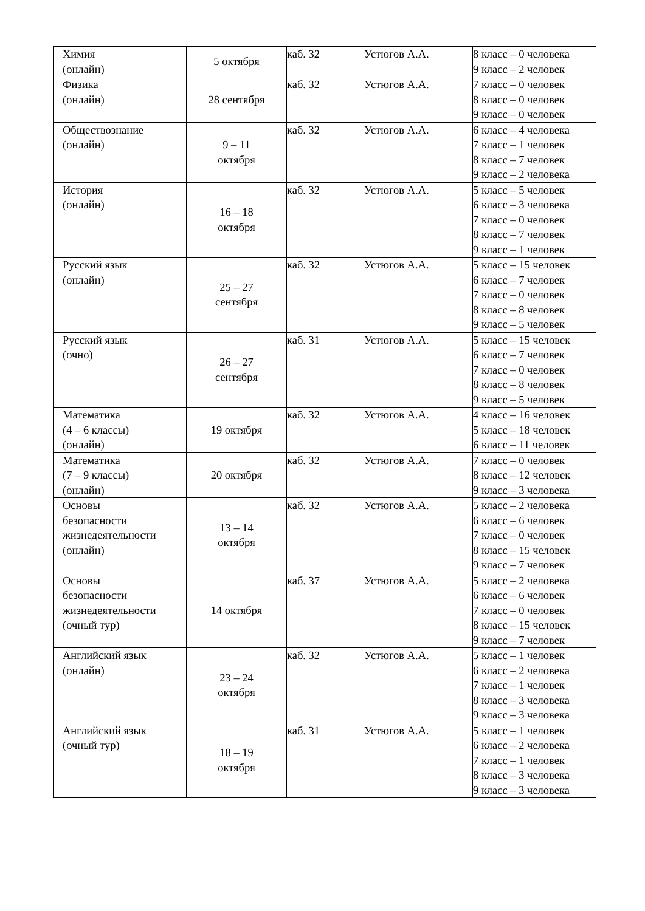| Химия (онлайн) | 5 октября | каб. 32 | Устюгов А.А. | 8 класс – 0 человека 9 класс – 2 человек |
| Физика (онлайн) | 28 сентября | каб. 32 | Устюгов А.А. | 7 класс – 0 человек 8 класс – 0 человек 9 класс – 0 человек |
| Обществознание (онлайн) | 9 – 11 октября | каб. 32 | Устюгов А.А. | 6 класс – 4 человека 7 класс – 1 человек 8 класс – 7 человек 9 класс – 2 человека |
| История (онлайн) | 16 – 18 октября | каб. 32 | Устюгов А.А. | 5 класс – 5 человек 6 класс – 3 человека 7 класс – 0 человек 8 класс – 7 человек 9 класс – 1 человек |
| Русский язык (онлайн) | 25 – 27 сентября | каб. 32 | Устюгов А.А. | 5 класс – 15 человек 6 класс – 7 человек 7 класс – 0 человек 8 класс – 8 человек 9 класс – 5 человек |
| Русский язык (очно) | 26 – 27 сентября | каб. 31 | Устюгов А.А. | 5 класс – 15 человек 6 класс – 7 человек 7 класс – 0 человек 8 класс – 8 человек 9 класс – 5 человек |
| Математика (4 – 6 классы) (онлайн) | 19 октября | каб. 32 | Устюгов А.А. | 4 класс – 16 человек 5 класс – 18 человек 6 класс – 11 человек |
| Математика (7 – 9 классы) (онлайн) | 20 октября | каб. 32 | Устюгов А.А. | 7 класс – 0 человек 8 класс – 12 человек 9 класс – 3 человека |
| Основы безопасности жизнедеятельности (онлайн) | 13 – 14 октября | каб. 32 | Устюгов А.А. | 5 класс – 2 человека 6 класс – 6 человек 7 класс – 0 человек 8 класс – 15 человек 9 класс – 7 человек |
| Основы безопасности жизнедеятельности (очный тур) | 14 октября | каб. 37 | Устюгов А.А. | 5 класс – 2 человека 6 класс – 6 человек 7 класс – 0 человек 8 класс – 15 человек 9 класс – 7 человек |
| Английский язык (онлайн) | 23 – 24 октября | каб. 32 | Устюгов А.А. | 5 класс – 1 человек 6 класс – 2 человека 7 класс – 1 человек 8 класс – 3 человека 9 класс – 3 человека |
| Английский язык (очный тур) | 18 – 19 октября | каб. 31 | Устюгов А.А. | 5 класс – 1 человек 6 класс – 2 человека 7 класс – 1 человек 8 класс – 3 человека 9 класс – 3 человека |